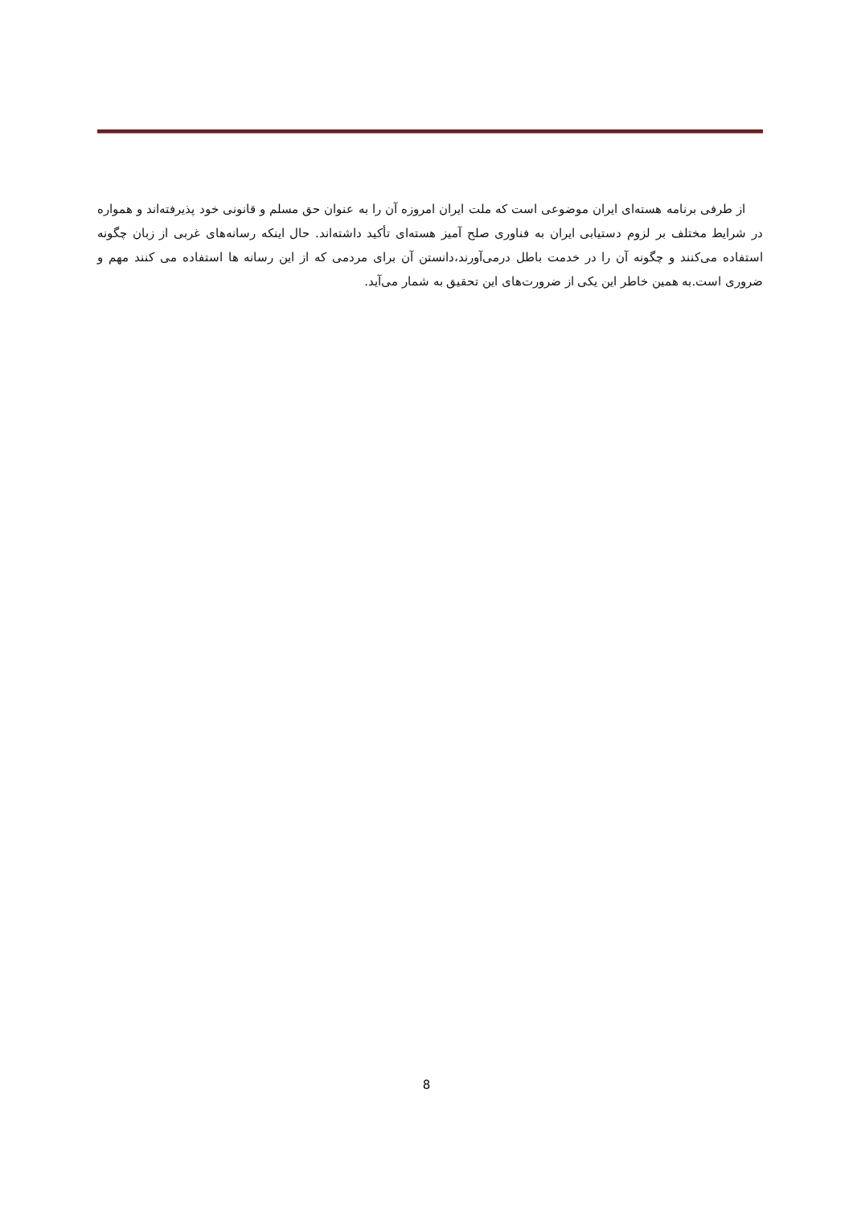از طرفی برنامه هسته‌ای ایران موضوعی است که ملت ایران امروزه آن را به عنوان حق مسلم و قانونی خود پذیرفته‌اند و همواره در شرایط مختلف بر لزوم دستیابی ایران به فناوری صلح آمیز هسته‌ای تأکید داشته‌اند. حال اینکه رسانه‌های غربی از زبان چگونه استفاده می‌کنند و چگونه آن را در خدمت باطل درمی‌آورند،دانستن آن برای مردمی که از این رسانه ها استفاده می کنند مهم و ضروری است.به همین خاطر این یکی از ضرورت‌های این تحقیق به شمار می‌آید.
8